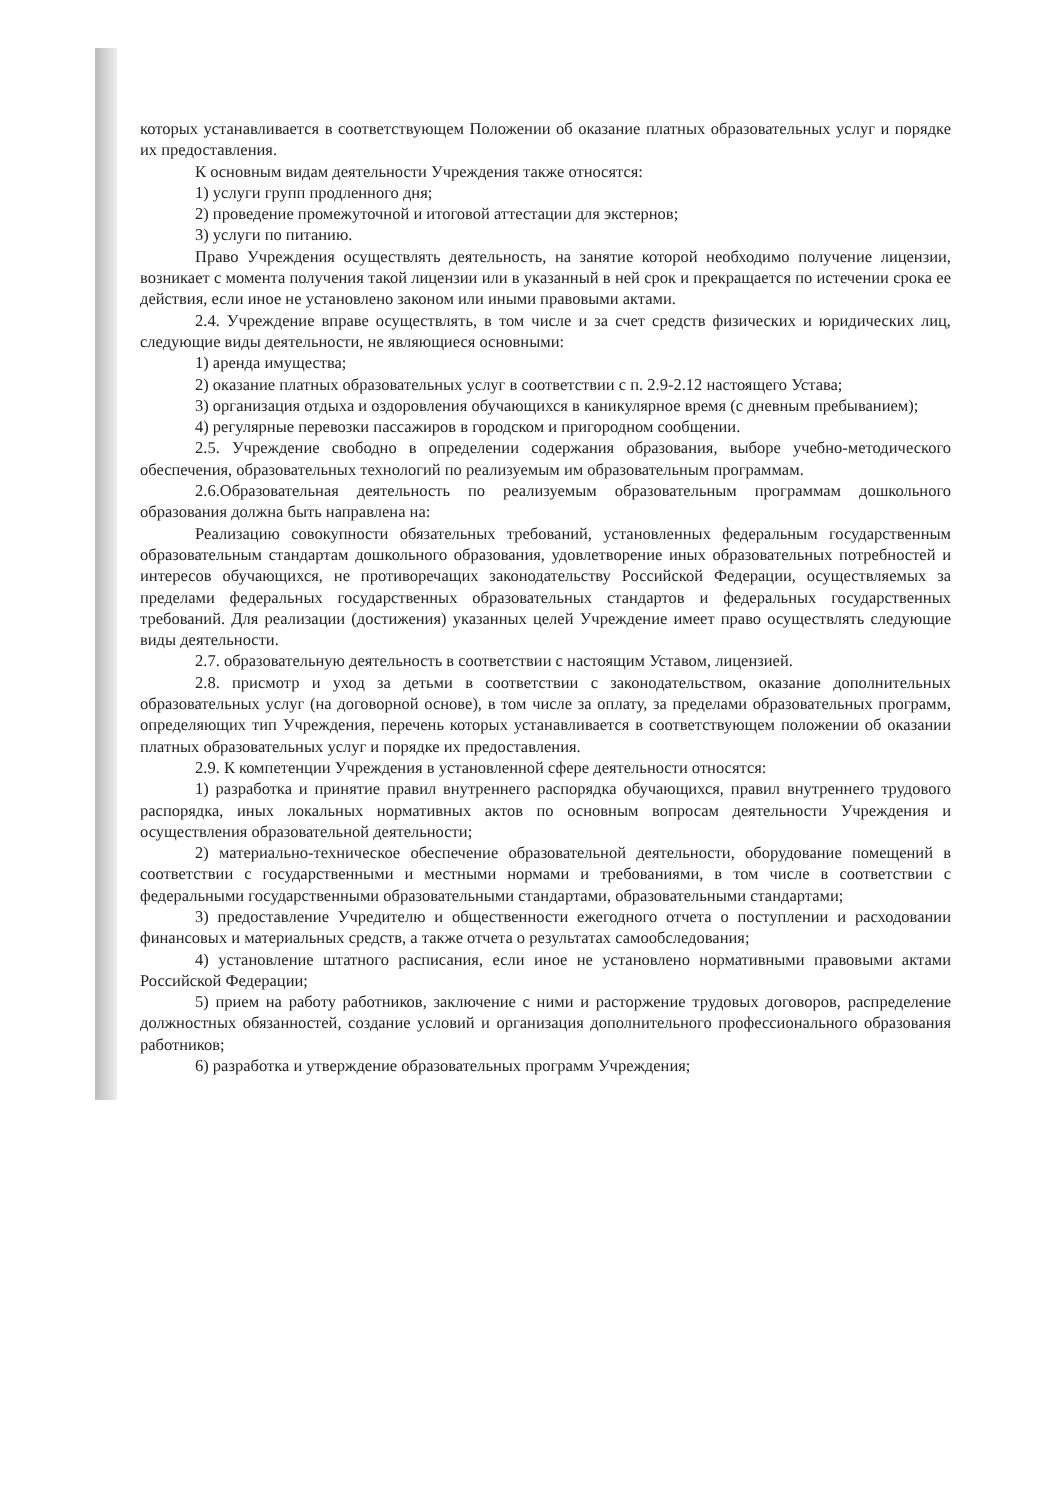которых устанавливается в соответствующем Положении об оказание платных образовательных услуг и порядке их предоставления.
К основным видам деятельности Учреждения также относятся:
1) услуги групп продленного дня;
2) проведение промежуточной и итоговой аттестации для экстернов;
3) услуги по питанию.
Право Учреждения осуществлять деятельность, на занятие которой необходимо получение лицензии, возникает с момента получения такой лицензии или в указанный в ней срок и прекращается по истечении срока ее действия, если иное не установлено законом или иными правовыми актами.
2.4. Учреждение вправе осуществлять, в том числе и за счет средств физических и юридических лиц, следующие виды деятельности, не являющиеся основными:
1) аренда имущества;
2) оказание платных образовательных услуг в соответствии с п. 2.9-2.12 настоящего Устава;
3) организация отдыха и оздоровления обучающихся в каникулярное время (с дневным пребыванием);
4) регулярные перевозки пассажиров в городском и пригородном сообщении.
2.5. Учреждение свободно в определении содержания образования, выборе учебно-методического обеспечения, образовательных технологий по реализуемым им образовательным программам.
2.6.Образовательная деятельность по реализуемым образовательным программам дошкольного образования должна быть направлена на:
Реализацию совокупности обязательных требований, установленных федеральным государственным образовательным стандартам дошкольного образования, удовлетворение иных образовательных потребностей и интересов обучающихся, не противоречащих законодательству Российской Федерации, осуществляемых за пределами федеральных государственных образовательных стандартов и федеральных государственных требований. Для реализации (достижения) указанных целей Учреждение имеет право осуществлять следующие виды деятельности.
2.7. образовательную деятельность в соответствии с настоящим Уставом, лицензией.
2.8. присмотр и уход за детьми в соответствии с законодательством, оказание дополнительных образовательных услуг (на договорной основе), в том числе за оплату, за пределами образовательных программ, определяющих тип Учреждения, перечень которых устанавливается в соответствующем положении об оказании платных образовательных услуг и порядке их предоставления.
2.9. К компетенции Учреждения в установленной сфере деятельности относятся:
1) разработка и принятие правил внутреннего распорядка обучающихся, правил внутреннего трудового распорядка, иных локальных нормативных актов по основным вопросам деятельности Учреждения и осуществления образовательной деятельности;
2) материально-техническое обеспечение образовательной деятельности, оборудование помещений в соответствии с государственными и местными нормами и требованиями, в том числе в соответствии с федеральными государственными образовательными стандартами, образовательными стандартами;
3) предоставление Учредителю и общественности ежегодного отчета о поступлении и расходовании финансовых и материальных средств, а также отчета о результатах самообследования;
4) установление штатного расписания, если иное не установлено нормативными правовыми актами Российской Федерации;
5) прием на работу работников, заключение с ними и расторжение трудовых договоров, распределение должностных обязанностей, создание условий и организация дополнительного профессионального образования работников;
6) разработка и утверждение образовательных программ Учреждения;